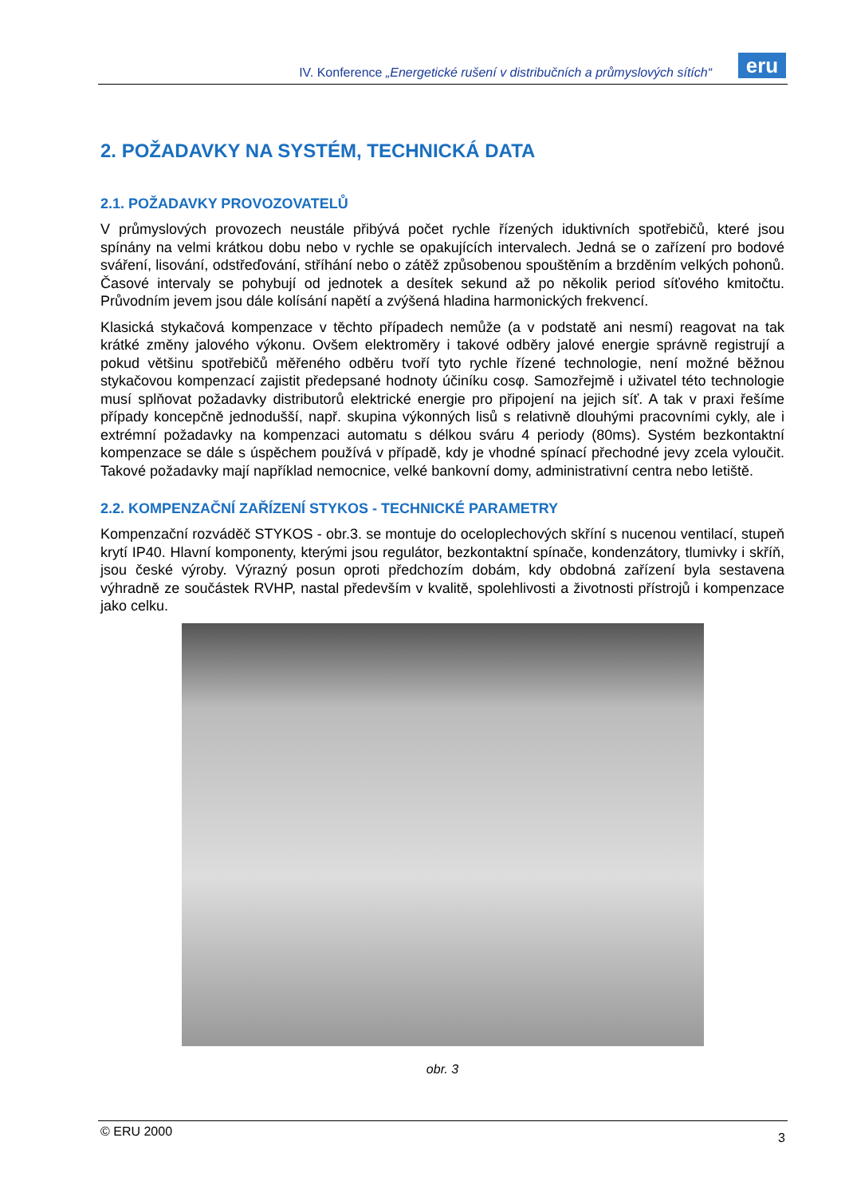IV. Konference „Energetické rušení v distribučních a průmyslových sítích“
eru
2. POŽADAVKY NA SYSTÉM, TECHNICKÁ DATA
2.1. POŽADAVKY PROVOZOVATELŮ
V průmyslových provozech neustále přibývá počet rychle řízených iduktivních spotřebičů, které jsou spínány na velmi krátkou dobu nebo v rychle se opakujících intervalech. Jedná se o zařízení pro bodové sváření, lisování, odstřeďování, stříhání nebo o zátěž způsobenou spouštěním a brzděním velkých pohonů. Časové intervaly se pohybují od jednotek a desítek sekund až po několik period síťového kmitočtu. Průvodním jevem jsou dále kolísání napětí a zvýšená hladina harmonických frekvencí.
Klasická stykačová kompenzace v těchto případech nemůže (a v podstatě ani nesmí) reagovat na tak krátké změny jalového výkonu. Ovšem elektroměry i takové odběry jalové energie správně registrují a pokud většinu spotřebičů měřeného odběru tvoří tyto rychle řízené technologie, není možné běžnou stykačovou kompenzací zajistit předepsané hodnoty účiníku cosφ. Samozřejmě i uživatel této technologie musí splňovat požadavky distributorů elektrické energie pro připojení na jejich síť. A tak v praxi řešíme případy koncepčně jednodušší, např. skupina výkonných lisů s relativně dlouhými pracovními cykly, ale i extrémní požadavky na kompenzaci automatu s délkou sváru 4 periody (80ms). Systém bezkontaktní kompenzace se dále s úspěchem používá v případě, kdy je vhodné spínací přechodné jevy zcela vyloučit. Takové požadavky mají například nemocnice, velké bankovní domy, administrativní centra nebo letiště.
2.2. KOMPENZAČNÍ ZAŘÍZENÍ STYKOS - TECHNICKÉ PARAMETRY
Kompenzační rozváděč STYKOS - obr.3. se montuje do oceloplechových skříní s nucenou ventilací, stupeň krytí IP40. Hlavní komponenty, kterými jsou regulátor, bezkontaktní spínače, kondenzátory, tlumivky i skříň, jsou české výroby. Výrazný posun oproti předchozím dobám, kdy obdobná zařízení byla sestavena výhradně ze součástek RVHP, nastal především v kvalitě, spolehlivosti a životnosti přístrojů i kompenzace jako celku.
obr. 3
© ERU 2000 3